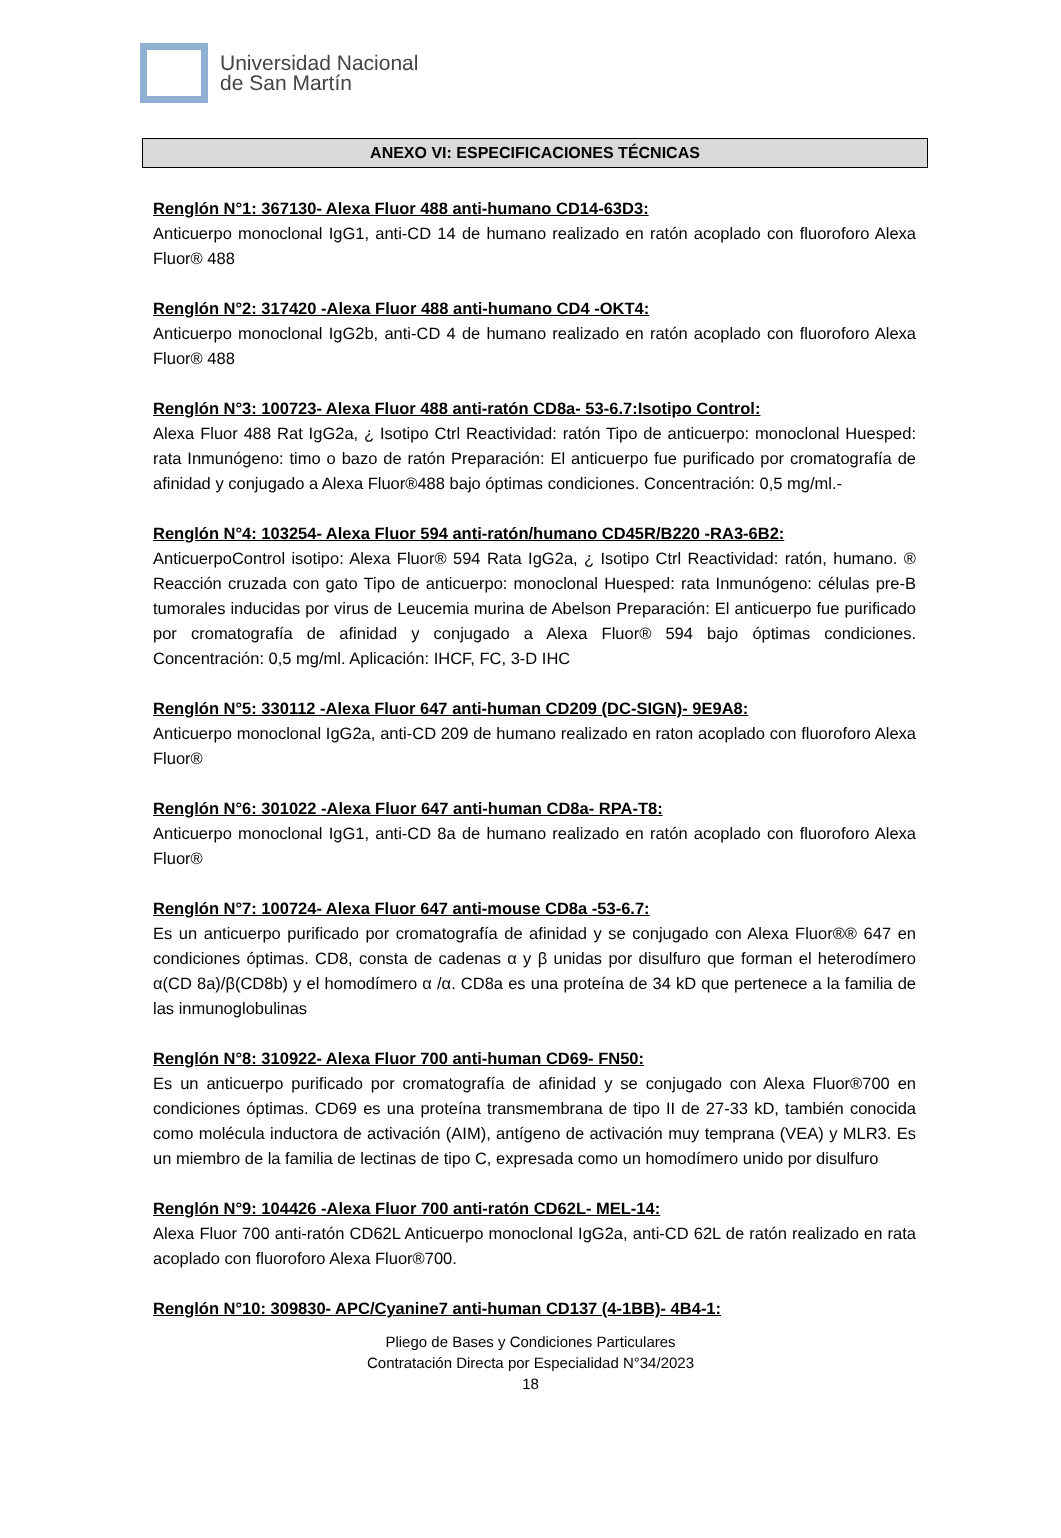Universidad Nacional
de San Martín
ANEXO VI: ESPECIFICACIONES TÉCNICAS
Renglón N°1: 367130- Alexa Fluor 488 anti-humano CD14-63D3:
Anticuerpo monoclonal IgG1, anti-CD 14 de humano realizado en ratón acoplado con fluoroforo Alexa Fluor® 488
Renglón N°2: 317420 -Alexa Fluor 488 anti-humano CD4 -OKT4:
Anticuerpo monoclonal IgG2b, anti-CD 4 de humano realizado en ratón acoplado con fluoroforo Alexa Fluor® 488
Renglón N°3: 100723- Alexa Fluor 488 anti-ratón CD8a- 53-6.7:Isotipo Control:
Alexa Fluor 488 Rat IgG2a, ¿ Isotipo Ctrl Reactividad: ratón Tipo de anticuerpo: monoclonal Huesped: rata Inmunógeno: timo o bazo de ratón Preparación: El anticuerpo fue purificado por cromatografía de afinidad y conjugado a Alexa Fluor®488 bajo óptimas condiciones. Concentración: 0,5 mg/ml.-
Renglón N°4: 103254- Alexa Fluor 594 anti-ratón/humano CD45R/B220 -RA3-6B2:
AnticuerpoControl isotipo: Alexa Fluor® 594 Rata IgG2a, ¿ Isotipo Ctrl Reactividad: ratón, humano. ® Reacción cruzada con gato Tipo de anticuerpo: monoclonal Huesped: rata Inmunógeno: células pre-B tumorales inducidas por virus de Leucemia murina de Abelson Preparación: El anticuerpo fue purificado por cromatografía de afinidad y conjugado a Alexa Fluor® 594 bajo óptimas condiciones. Concentración: 0,5 mg/ml. Aplicación: IHCF, FC, 3-D IHC
Renglón N°5: 330112 -Alexa Fluor 647 anti-human CD209 (DC-SIGN)- 9E9A8:
Anticuerpo monoclonal IgG2a, anti-CD 209 de humano realizado en raton acoplado con fluoroforo Alexa Fluor®
Renglón N°6: 301022 -Alexa Fluor 647 anti-human CD8a- RPA-T8:
Anticuerpo monoclonal IgG1, anti-CD 8a de humano realizado en ratón acoplado con fluoroforo Alexa Fluor®
Renglón N°7: 100724- Alexa Fluor 647 anti-mouse CD8a -53-6.7:
Es un anticuerpo purificado por cromatografía de afinidad y se conjugado con Alexa Fluor®® 647 en condiciones óptimas. CD8, consta de cadenas α y β unidas por disulfuro que forman el heterodímero α(CD 8a)/β(CD8b) y el homodímero α /α. CD8a es una proteína de 34 kD que pertenece a la familia de las inmunoglobulinas
Renglón N°8: 310922- Alexa Fluor 700 anti-human CD69- FN50:
Es un anticuerpo purificado por cromatografía de afinidad y se conjugado con Alexa Fluor®700 en condiciones óptimas. CD69 es una proteína transmembrana de tipo II de 27-33 kD, también conocida como molécula inductora de activación (AIM), antígeno de activación muy temprana (VEA) y MLR3. Es un miembro de la familia de lectinas de tipo C, expresada como un homodímero unido por disulfuro
Renglón N°9: 104426 -Alexa Fluor 700 anti-ratón CD62L- MEL-14:
Alexa Fluor 700 anti-ratón CD62L Anticuerpo monoclonal IgG2a, anti-CD 62L de ratón realizado en rata acoplado con fluoroforo Alexa Fluor®700.
Renglón N°10: 309830- APC/Cyanine7 anti-human CD137 (4-1BB)- 4B4-1:
Pliego de Bases y Condiciones Particulares
Contratación Directa por Especialidad N°34/2023
18